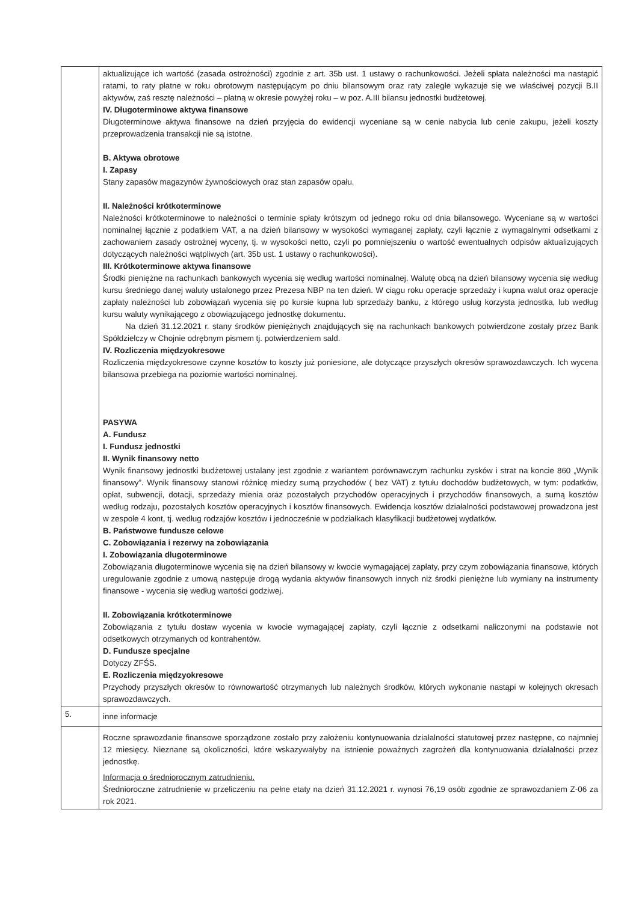| | aktualizujące ich wartość (zasada ostrożności) zgodnie z art. 35b ust. 1 ustawy o rachunkowości. Jeżeli spłata należności ma nastąpić ratami, to raty płatne w roku obrotowym następującym po dniu bilansowym oraz raty zaległe wykazuje się we właściwej pozycji B.II aktywów, zaś resztę należności – płatną w okresie powyżej roku – w poz. A.III bilansu jednostki budżetowej. IV. Długoterminowe aktywa finansowe Długoterminowe aktywa finansowe na dzień przyjęcia do ewidencji wyceniane są w cenie nabycia lub cenie zakupu, jeżeli koszty przeprowadzenia transakcji nie są istotne. B. Aktywa obrotowe I. Zapasy Stany zapasów magazynów żywnościowych oraz stan zapasów opału. II. Należności krótkoterminowe Należności krótkoterminowe to należności o terminie spłaty krótszym od jednego roku od dnia bilansowego. Wyceniane są w wartości nominalnej łącznie z podatkiem VAT, a na dzień bilansowy w wysokości wymaganej zapłaty, czyli łącznie z wymagalnymi odsetkami z zachowaniem zasady ostrożnej wyceny, tj. w wysokości netto, czyli po pomniejszeniu o wartość ewentualnych odpisów aktualizujących dotyczących należności wątpliwych (art. 35b ust. 1 ustawy o rachunkowości). III. Krótkoterminowe aktywa finansowe Środki pieniężne na rachunkach bankowych wycenia się według wartości nominalnej. Walutę obcą na dzień bilansowy wycenia się według kursu średniego danej waluty ustalonego przez Prezesa NBP na ten dzień. W ciągu roku operacje sprzedaży i kupna walut oraz operacje zapłaty należności lub zobowiązań wycenia się po kursie kupna lub sprzedaży banku, z którego usług korzysta jednostka, lub według kursu waluty wynikającego z obowiązującego jednostkę dokumentu. Na dzień 31.12.2021 r. stany środków pieniężnych znajdujących się na rachunkach bankowych potwierdzone zostały przez Bank Spółdzielczy w Chojnie odrębnym pismem tj. potwierdzeniem sald. IV. Rozliczenia międzyokresowe Rozliczenia międzyokresowe czynne kosztów to koszty już poniesione, ale dotyczące przyszłych okresów sprawozdawczych. Ich wycena bilansowa przebiega na poziomie wartości nominalnej. PASYWA A. Fundusz I. Fundusz jednostki II. Wynik finansowy netto Wynik finansowy jednostki budżetowej ustalany jest zgodnie z wariantem porównawczym rachunku zysków i strat na koncie 860 „Wynik finansowy”. Wynik finansowy stanowi różnicę miedzy sumą przychodów ( bez VAT) z tytułu dochodów budżetowych, w tym: podatków, opłat, subwencji, dotacji, sprzedaży mienia oraz pozostałych przychodów operacyjnych i przychodów finansowych, a sumą kosztów według rodzaju, pozostałych kosztów operacyjnych i kosztów finansowych. Ewidencja kosztów działalności podstawowej prowadzona jest w zespole 4 kont, tj. według rodzajów kosztów i jednocześnie w podziałkach klasyfikacji budżetowej wydatków. B. Państwowe fundusze celowe C. Zobowiązania i rezerwy na zobowiązania I. Zobowiązania długoterminowe Zobowiązania długoterminowe wycenia się na dzień bilansowy w kwocie wymagającej zapłaty, przy czym zobowiązania finansowe, których uregulowanie zgodnie z umową następuje drogą wydania aktywów finansowych innych niż środki pieniężne lub wymiany na instrumenty finansowe - wycenia się według wartości godziwej. II. Zobowiązania krótkoterminowe Zobowiązania z tytułu dostaw wycenia w kwocie wymagającej zapłaty, czyli łącznie z odsetkami naliczonymi na podstawie not odsetkowych otrzymanych od kontrahentów. D. Fundusze specjalne Dotyczy ZFŚS. E. Rozliczenia międzyokresowe Przychody przyszłych okresów to równowartość otrzymanych lub należnych środków, których wykonanie nastąpi w kolejnych okresach sprawozdawczych. |
| 5. | inne informacje |
| | Roczne sprawozdanie finansowe sporządzone zostało przy założeniu kontynuowania działalności statutowej przez następne, co najmniej 12 miesięcy. Nieznane są okoliczności, które wskazywałyby na istnienie poważnych zagrożeń dla kontynuowania działalności przez jednostkę. Informacja o średniorocznym zatrudnieniu. Średnioroczne zatrudnienie w przeliczeniu na pełne etaty na dzień 31.12.2021 r. wynosi 76,19 osób zgodnie ze sprawozdaniem Z-06 za rok 2021. |